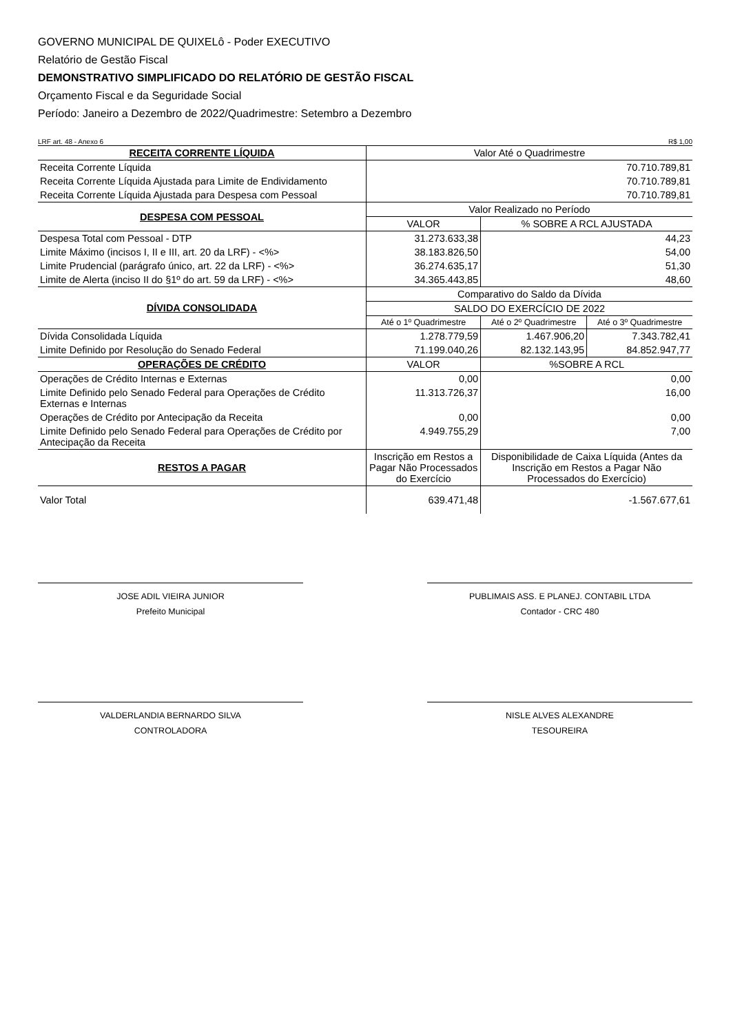GOVERNO MUNICIPAL DE QUIXELô - Poder EXECUTIVO
Relatório de Gestão Fiscal
DEMONSTRATIVO SIMPLIFICADO DO RELATÓRIO DE GESTÃO FISCAL
Orçamento Fiscal e da Seguridade Social
Período: Janeiro a Dezembro de 2022/Quadrimestre: Setembro a Dezembro
LRF art. 48 - Anexo 6 R$ 1,00
| RECEITA CORRENTE LÍQUIDA | Valor Até o Quadrimestre | | |
| --- | --- | --- | --- |
| Receita Corrente Líquida | 70.710.789,81 | | |
| Receita Corrente Líquida Ajustada para Limite de Endividamento | 70.710.789,81 | | |
| Receita Corrente Líquida Ajustada para Despesa com Pessoal | 70.710.789,81 | | |
| DESPESA COM PESSOAL | Valor Realizado no Período | | |
| | VALOR | % SOBRE A RCL AJUSTADA | |
| Despesa Total com Pessoal - DTP | 31.273.633,38 | 44,23 | |
| Limite Máximo (incisos I, II e III, art. 20 da LRF) - <%> | 38.183.826,50 | 54,00 | |
| Limite Prudencial (parágrafo único, art. 22 da LRF) - <%> | 36.274.635,17 | 51,30 | |
| Limite de Alerta (inciso II do §1º do art. 59 da LRF) - <%> | 34.365.443,85 | 48,60 | |
| DÍVIDA CONSOLIDADA | Comparativo do Saldo da Dívida | | |
| | SALDO DO EXERCÍCIO DE 2022 | | |
| | Até o 1º Quadrimestre | Até o 2º Quadrimestre | Até o 3º Quadrimestre |
| Dívida Consolidada Líquida | 1.278.779,59 | 1.467.906,20 | 7.343.782,41 |
| Limite Definido por Resolução do Senado Federal | 71.199.040,26 | 82.132.143,95 | 84.852.947,77 |
| OPERAÇÕES DE CRÉDITO | VALOR | %SOBRE A RCL | |
| Operações de Crédito Internas e Externas | 0,00 | 0,00 | |
| Limite Definido pelo Senado Federal para Operações de Crédito Externas e Internas | 11.313.726,37 | 16,00 | |
| Operações de Crédito por Antecipação da Receita | 0,00 | 0,00 | |
| Limite Definido pelo Senado Federal para Operações de Crédito por Antecipação da Receita | 4.949.755,29 | 7,00 | |
| RESTOS A PAGAR | Inscrição em Restos a Pagar Não Processados do Exercício | Disponibilidade de Caixa Líquida (Antes da Inscrição em Restos a Pagar Não Processados do Exercício) | |
| Valor Total | 639.471,48 | -1.567.677,61 | |
JOSE ADIL VIEIRA JUNIOR
Prefeito Municipal
PUBLIMAIS ASS. E PLANEJ. CONTABIL LTDA
Contador - CRC 480
VALDERLANDIA BERNARDO SILVA
CONTROLADORA
NISLE ALVES ALEXANDRE
TESOUREIRA